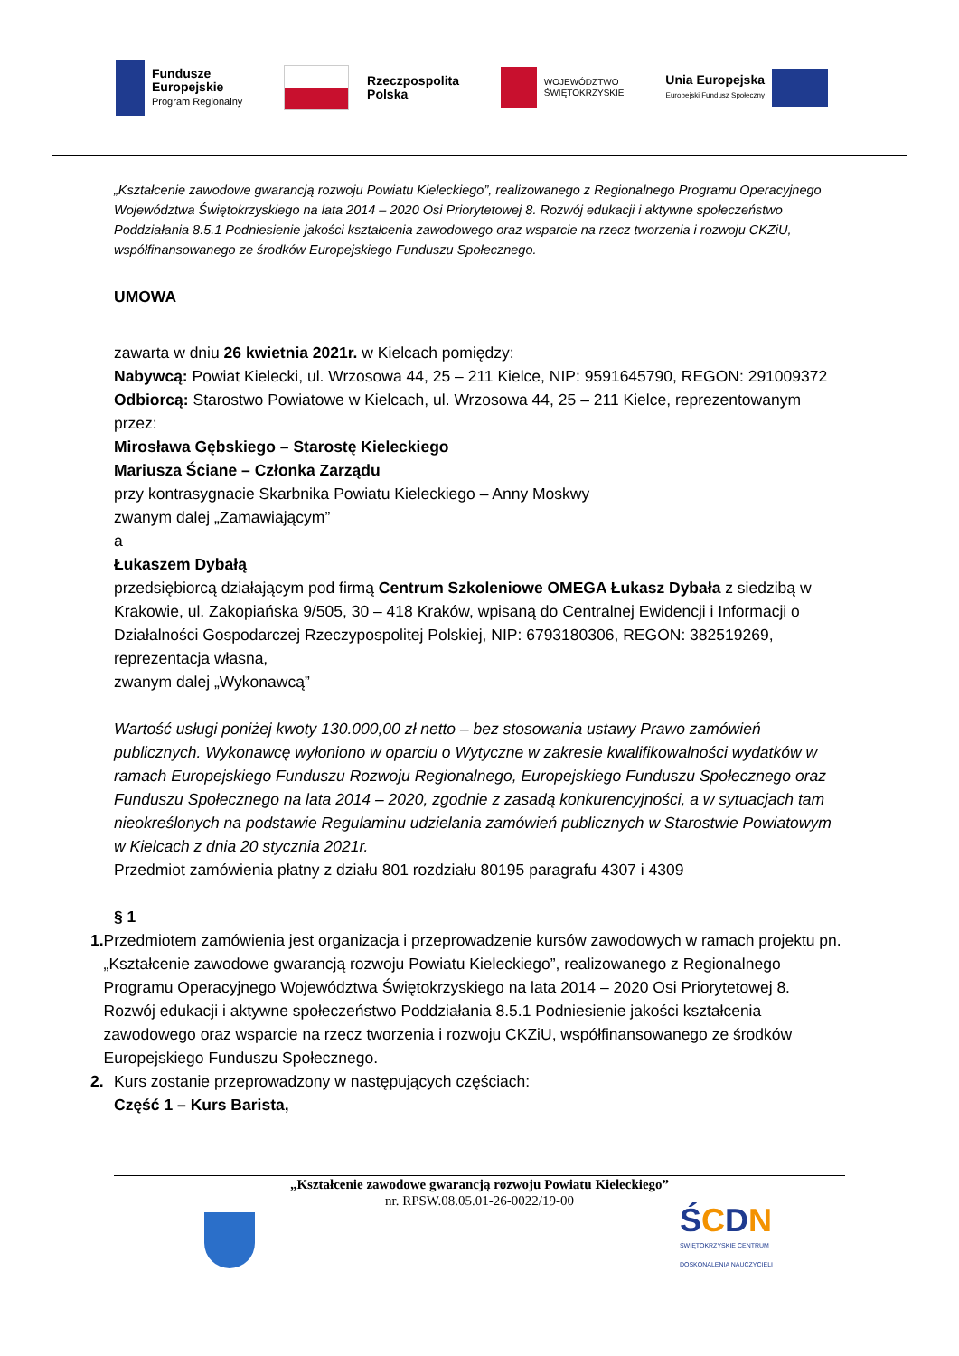Fundusze
Europejskie
Program Regionalny
Rzeczpospolita
Polska
WOJEWÓDZTWO
ŚWIĘTOKRZYSKIE
Unia Europejska
Europejski Fundusz Społeczny
„Kształcenie zawodowe gwarancją rozwoju Powiatu Kieleckiego”, realizowanego z Regionalnego Programu Operacyjnego Województwa Świętokrzyskiego na lata 2014 – 2020 Osi Priorytetowej 8. Rozwój edukacji i aktywne społeczeństwo Poddziałania 8.5.1 Podniesienie jakości kształcenia zawodowego oraz wsparcie na rzecz tworzenia i rozwoju CKZiU, współfinansowanego ze środków Europejskiego Funduszu Społecznego.
UMOWA
zawarta w dniu 26 kwietnia 2021r. w Kielcach pomiędzy:
Nabywcą: Powiat Kielecki, ul. Wrzosowa 44, 25 – 211 Kielce, NIP: 9591645790, REGON: 291009372
Odbiorcą: Starostwo Powiatowe w Kielcach, ul. Wrzosowa 44, 25 – 211 Kielce, reprezentowanym przez:
Mirosława Gębskiego – Starostę Kieleckiego
Mariusza Ściane – Członka Zarządu
przy kontrasygnacie Skarbnika Powiatu Kieleckiego – Anny Moskwy
zwanym dalej „Zamawiającym”
a
Łukaszem Dybałą
przedsiębiorcą działającym pod firmą Centrum Szkoleniowe OMEGA Łukasz Dybała z siedzibą w Krakowie, ul. Zakopiańska 9/505, 30 – 418 Kraków, wpisaną do Centralnej Ewidencji i Informacji o Działalności Gospodarczej Rzeczypospolitej Polskiej, NIP: 6793180306, REGON: 382519269,
reprezentacja własna,
zwanym dalej „Wykonawcą”
Wartość usługi poniżej kwoty 130.000,00 zł netto – bez stosowania ustawy Prawo zamówień publicznych. Wykonawcę wyłoniono w oparciu o Wytyczne w zakresie kwalifikowalności wydatków w ramach Europejskiego Funduszu Rozwoju Regionalnego, Europejskiego Funduszu Społecznego oraz Funduszu Społecznego na lata 2014 – 2020, zgodnie z zasadą konkurencyjności, a w sytuacjach tam nieokreślonych na podstawie Regulaminu udzielania zamówień publicznych w Starostwie Powiatowym w Kielcach z dnia 20 stycznia 2021r.
Przedmiot zamówienia płatny z działu 801 rozdziału 80195 paragrafu 4307 i 4309
§ 1
1. Przedmiotem zamówienia jest organizacja i przeprowadzenie kursów zawodowych w ramach projektu pn. „Kształcenie zawodowe gwarancją rozwoju Powiatu Kieleckiego”, realizowanego z Regionalnego Programu Operacyjnego Województwa Świętokrzyskiego na lata 2014 – 2020 Osi Priorytetowej 8. Rozwój edukacji i aktywne społeczeństwo Poddziałania 8.5.1 Podniesienie jakości kształcenia zawodowego oraz wsparcie na rzecz tworzenia i rozwoju CKZiU, współfinansowanego ze środków Europejskiego Funduszu Społecznego.
2. Kurs zostanie przeprowadzony w następujących częściach:
Część 1 – Kurs Barista,
„Kształcenie zawodowe gwarancją rozwoju Powiatu Kieleckiego”
nr. RPSW.08.05.01-26-0022/19-00
ŚCDN
ŚWIĘTOKRZYSKIE CENTRUM
DOSKONALENIA NAUCZYCIELI